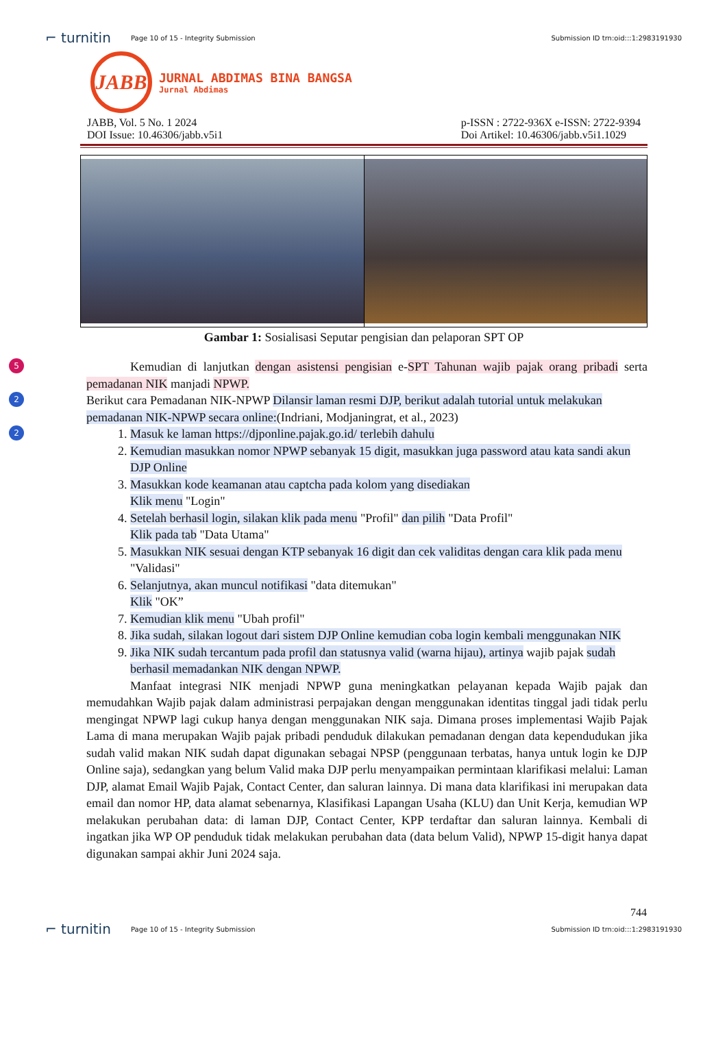⌐ turnitin Page 10 of 15 - Integrity Submission Submission ID trn:oid:::1:2983191930
JABB
JURNAL ABDIMAS BINA BANGSA
Jurnal Abdimas
JABB, Vol. 5 No. 1 2024
DOI Issue: 10.46306/jabb.v5i1 p-ISSN : 2722-936X e-ISSN: 2722-9394
Doi Artikel: 10.46306/jabb.v5i1.1029
Gambar 1: Sosialisasi Seputar pengisian dan pelaporan SPT OP
5
2
2
Kemudian di lanjutkan dengan asistensi pengisian e-SPT Tahunan wajib pajak orang pribadi serta pemadanan NIK manjadi NPWP.
Berikut cara Pemadanan NIK-NPWP Dilansir laman resmi DJP, berikut adalah tutorial untuk melakukan pemadanan NIK-NPWP secara online:(Indriani, Modjaningrat, et al., 2023)
1. Masuk ke laman https://djponline.pajak.go.id/ terlebih dahulu
2. Kemudian masukkan nomor NPWP sebanyak 15 digit, masukkan juga password atau kata sandi akun DJP Online
3. Masukkan kode keamanan atau captcha pada kolom yang disediakan
Klik menu "Login"
4. Setelah berhasil login, silakan klik pada menu "Profil" dan pilih "Data Profil"
Klik pada tab "Data Utama"
5. Masukkan NIK sesuai dengan KTP sebanyak 16 digit dan cek validitas dengan cara klik pada menu "Validasi"
6. Selanjutnya, akan muncul notifikasi "data ditemukan"
Klik "OK”
7. Kemudian klik menu "Ubah profil"
8. Jika sudah, silakan logout dari sistem DJP Online kemudian coba login kembali menggunakan NIK
9. Jika NIK sudah tercantum pada profil dan statusnya valid (warna hijau), artinya wajib pajak sudah berhasil memadankan NIK dengan NPWP.
Manfaat integrasi NIK menjadi NPWP guna meningkatkan pelayanan kepada Wajib pajak dan memudahkan Wajib pajak dalam administrasi perpajakan dengan menggunakan identitas tinggal jadi tidak perlu mengingat NPWP lagi cukup hanya dengan menggunakan NIK saja. Dimana proses implementasi Wajib Pajak Lama di mana merupakan Wajib pajak pribadi penduduk dilakukan pemadanan dengan data kependudukan jika sudah valid makan NIK sudah dapat digunakan sebagai NPSP (penggunaan terbatas, hanya untuk login ke DJP Online saja), sedangkan yang belum Valid maka DJP perlu menyampaikan permintaan klarifikasi melalui: Laman DJP, alamat Email Wajib Pajak, Contact Center, dan saluran lainnya. Di mana data klarifikasi ini merupakan data email dan nomor HP, data alamat sebenarnya, Klasifikasi Lapangan Usaha (KLU) dan Unit Kerja, kemudian WP melakukan perubahan data: di laman DJP, Contact Center, KPP terdaftar dan saluran lainnya. Kembali di ingatkan jika WP OP penduduk tidak melakukan perubahan data (data belum Valid), NPWP 15-digit hanya dapat digunakan sampai akhir Juni 2024 saja.
744
⌐ turnitin Page 10 of 15 - Integrity Submission Submission ID trn:oid:::1:2983191930